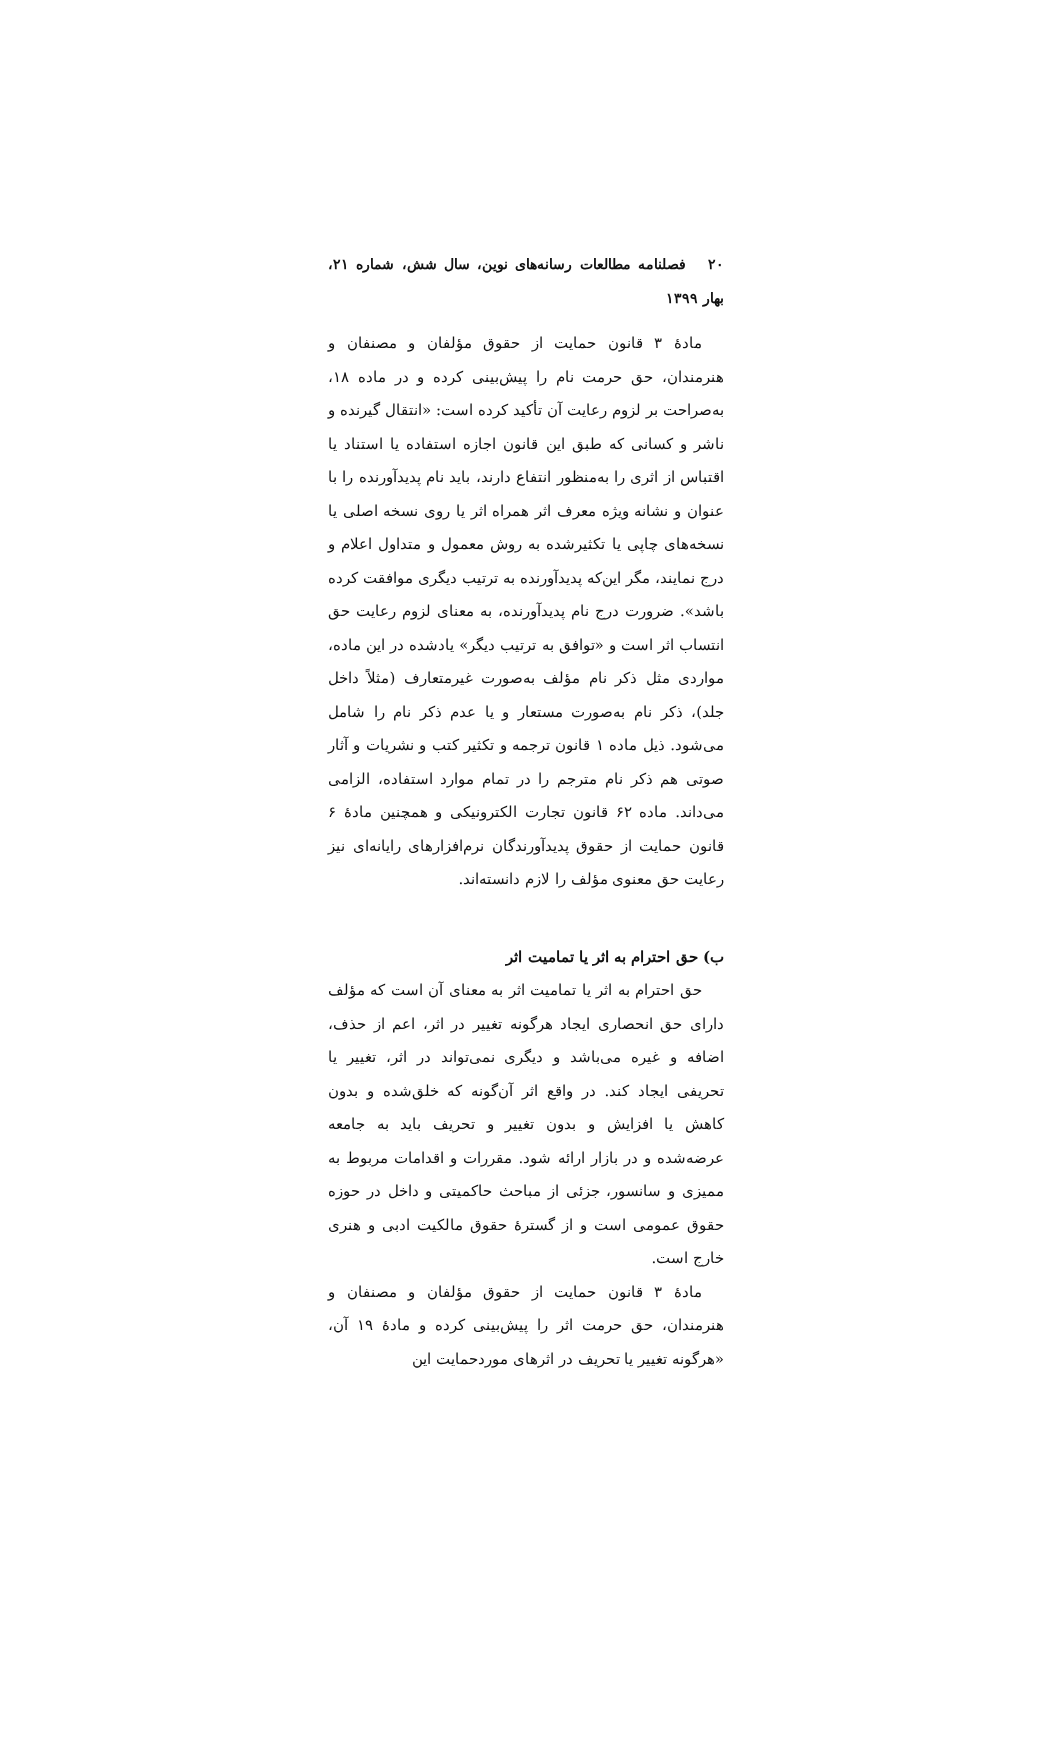۲۰ فصلنامه مطالعات رسانه‌های نوین، سال شش، شماره ۲۱، بهار ۱۳۹۹
مادهٔ ۳ قانون حمایت از حقوق مؤلفان و مصنفان و هنرمندان، حق حرمت نام را پیش‌بینی کرده و در ماده ۱۸، به‌صراحت بر لزوم رعایت آن تأکید کرده است: «انتقال گیرنده و ناشر و کسانی که طبق این قانون اجازه استفاده یا استناد یا اقتباس از اثری را به‌منظور انتفاع دارند، باید نام پدیدآورنده را با عنوان و نشانه ویژه معرف اثر همراه اثر یا روی نسخه اصلی یا نسخه‌های چاپی یا تکثیرشده به روش معمول و متداول اعلام و درج نمایند، مگر این‌که پدیدآورنده به ترتیب دیگری موافقت کرده باشد». ضرورت درج نام پدیدآورنده، به معنای لزوم رعایت حق انتساب اثر است و «توافق به ترتیب دیگر» یادشده در این ماده، مواردی مثل ذکر نام مؤلف به‌صورت غیرمتعارف (مثلاً داخل جلد)، ذکر نام به‌صورت مستعار و یا عدم ذکر نام را شامل می‌شود. ذیل ماده ۱ قانون ترجمه و تکثیر کتب و نشریات و آثار صوتی هم ذکر نام مترجم را در تمام موارد استفاده، الزامی می‌داند. ماده ۶۲ قانون تجارت الکترونیکی و همچنین مادهٔ ۶ قانون حمایت از حقوق پدیدآورندگان نرم‌افزارهای رایانه‌ای نیز رعایت حق معنوی مؤلف را لازم دانسته‌اند.
ب) حق احترام به اثر یا تمامیت اثر
حق احترام به اثر یا تمامیت اثر به معنای آن است که مؤلف دارای حق انحصاری ایجاد هرگونه تغییر در اثر، اعم از حذف، اضافه و غیره می‌باشد و دیگری نمی‌تواند در اثر، تغییر یا تحریفی ایجاد کند. در واقع اثر آن‌گونه که خلق‌شده و بدون کاهش یا افزایش و بدون تغییر و تحریف باید به جامعه عرضه‌شده و در بازار ارائه شود. مقررات و اقدامات مربوط به ممیزی و سانسور، جزئی از مباحث حاکمیتی و داخل در حوزه حقوق عمومی است و از گسترهٔ حقوق مالکیت ادبی و هنری خارج است.
مادهٔ ۳ قانون حمایت از حقوق مؤلفان و مصنفان و هنرمندان، حق حرمت اثر را پیش‌بینی کرده و مادهٔ ۱۹ آن، «هرگونه تغییر یا تحریف در اثرهای موردحمایت این